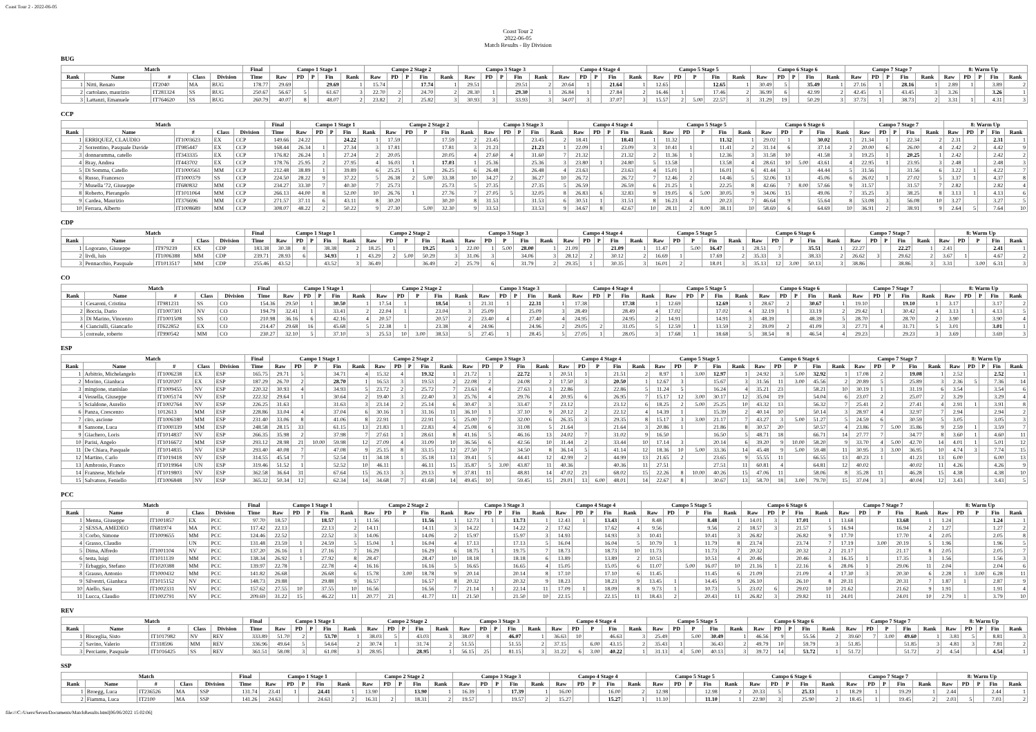Coast Tour 2 - 2022-06-05
Coast Tour 2
2022-06-05
Match Results - By Division
BUG
| Match | | | | | Final | Campo 1 Stage 1 | | | | | Campo 2 Stage 2 | | | | | Campo 3 Stage 3 | | | | | Campo 4 Stage 4 | | | | | Campo 5 Stage 5 | | | | | Campo 6 Stage 6 | | | | | Campo 7 Stage 7 | | | | | 8: Warm Up | | | | |
| --- | --- | --- | --- | --- | --- | --- | --- | --- | --- | --- | --- | --- | --- | --- | --- | --- | --- | --- | --- | --- | --- | --- | --- | --- | --- | --- | --- | --- | --- | --- | --- | --- | --- | --- | --- | --- | --- | --- | --- | --- | --- | --- | --- | --- | --- |
| Rank | Name | # | Class | Division | Time | Raw | PD | P | Fin | Rank | Raw | PD | P | Fin | Rank | Raw | PD | P | Fin | Rank | Raw | PD | P | Fin | Rank | Raw | PD | P | Fin | Rank | Raw | PD | P | Fin | Rank | Raw | PD | P | Fin | Rank | Raw | PD | P | Fin | Rank |
| 1 | Nitti, Renato | IT2040 | MA | BUG | 178.77 | 29.69 | | | 29.69 | 1 | 15.74 | | | 17.74 | 1 | 29.51 | | | 29.51 | 2 | 20.64 | 1 | | 21.64 | 1 | 12.65 | | | 12.65 | 1 | 30.49 | 5 | | 35.49 | 1 | 27.16 | 1 | | 28.16 | 1 | 2.89 | 1 | | 3.89 | 2 |
| 2 | cartolano, maurizio | IT281324 | SS | BUG | 250.67 | 56.67 | 5 | | 61.67 | 3 | 22.70 | 2 | | 24.70 | 2 | 28.30 | 1 | | 29.30 | 1 | 26.84 | 1 | | 27.84 | 2 | 16.46 | 1 | | 17.46 | 2 | 36.99 | 6 | | 42.99 | 2 | 42.45 | 1 | | 43.45 | 3 | 3.26 | | | 3.26 | 1 |
| 3 | Lattanzi, Emanuele | IT764620 | SS | BUG | 260.79 | 40.07 | 8 | | 48.07 | 2 | 23.82 | 2 | | 25.82 | 3 | 30.93 | 3 | | 33.93 | 3 | 34.07 | 3 | | 37.07 | 3 | 15.57 | 2 | 5.00 | 22.57 | 3 | 31.29 | 19 | | 50.29 | 3 | 37.73 | 1 | | 38.73 | 2 | 3.31 | 1 | | 4.31 | 3 |
CCP
| Match | | | | | Final | Campo 1 Stage 1 | | | | | Campo 2 Stage 2 | | | | | Campo 3 Stage 3 | | | | | Campo 4 Stage 4 | | | | | Campo 5 Stage 5 | | | | | Campo 6 Stage 6 | | | | | Campo 7 Stage 7 | | | | | 8: Warm Up | | | | |
| --- | --- | --- | --- | --- | --- | --- | --- | --- | --- | --- | --- | --- | --- | --- | --- | --- | --- | --- | --- | --- | --- | --- | --- | --- | --- | --- | --- | --- | --- | --- | --- | --- | --- | --- | --- | --- | --- | --- | --- | --- | --- | --- | --- | --- | --- |
| Rank | Name | # | Class | Division | Time | Raw | PD | P | Fin | Rank | Raw | PD | P | Fin | Rank | Raw | PD | P | Fin | Rank | Raw | PD | P | Fin | Rank | Raw | PD | P | Fin | Rank | Raw | PD | P | Fin | Rank | Raw | PD | P | Fin | Rank | Raw | PD | P | Fin | Rank |
| 1 | ERRIQUEZ, CLAUDIO | IT1003623 | EX | CCP | 149.66 | 24.22 | | | 24.22 | 1 | 17.59 | | | 17.59 | 2 | 23.45 | | | 23.45 | 2 | 18.41 | | | 18.41 | 1 | 11.32 | | | 11.32 | 1 | 29.02 | 1 | | 30.02 | 1 | 21.34 | 1 | | 22.34 | 2 | 2.31 | | | 2.31 | 1 |
| 2 | Sorrentino, Pasquale Davide | IT985447 | EX | CCP | 168.44 | 26.34 | 1 | | 27.34 | 3 | 17.81 | | | 17.81 | 3 | 21.23 | | | 21.23 | 1 | 22.09 | 1 | | 23.09 | 3 | 10.41 | 1 | | 11.41 | 2 | 31.14 | 6 | | 37.14 | 2 | 20.00 | 6 | | 26.00 | 4 | 2.42 | 2 | | 4.42 | 9 |
| 3 | donnarumma, catello | IT343335 | EX | CCP | 176.82 | 26.24 | 1 | | 27.24 | 2 | 20.05 | | | 20.05 | 4 | 27.60 | 4 | | 31.60 | 7 | 21.32 | | | 21.32 | 2 | 11.36 | 1 | | 12.36 | 3 | 31.58 | 10 | | 41.58 | 3 | 19.25 | 1 | | 20.25 | 1 | 2.42 | | | 2.42 | 2 |
| 4 | Bray, Andrea | IT443702 | EX | CCP | 178.76 | 25.95 | 2 | | 27.95 | 4 | 16.03 | 1 | | 17.03 | 1 | 25.36 | | | 25.36 | 3 | 23.80 | 1 | | 24.80 | 5 | 13.58 | | | 13.58 | 4 | 28.61 | 10 | 5.00 | 43.61 | 4 | 22.95 | 1 | | 23.95 | 3 | 2.48 | | | 2.48 | 3 |
| 5 | Di Somma, Catello | IT1000561 | MM | CCP | 212.48 | 38.89 | 1 | | 39.89 | 6 | 25.25 | 1 | | 26.25 | 6 | 26.48 | | | 26.48 | 4 | 23.63 | | | 23.63 | 4 | 15.01 | 1 | | 16.01 | 6 | 41.44 | 3 | | 44.44 | 5 | 31.56 | | | 31.56 | 6 | 3.22 | 1 | | 4.22 | 7 |
| 6 | Russo, Francesco | IT1000379 | SS | CCP | 224.50 | 28.22 | 9 | | 37.22 | 5 | 26.38 | 2 | 5.00 | 33.38 | 10 | 34.27 | 2 | | 36.27 | 10 | 26.72 | | | 26.72 | 7 | 12.46 | 2 | | 14.46 | 5 | 32.06 | 13 | | 45.06 | 6 | 26.02 | 1 | | 27.02 | 5 | 3.37 | 1 | | 4.37 | 8 |
| 7 | Musella '72, Giuseppe | IT680832 | MM | CCP | 234.27 | 33.30 | 7 | | 40.30 | 7 | 25.73 | | | 25.73 | 5 | 27.35 | | | 27.35 | 5 | 26.59 | | | 26.59 | 6 | 21.25 | 1 | | 22.25 | 8 | 42.66 | 7 | 8.00 | 57.66 | 9 | 31.57 | | | 31.57 | 7 | 2.82 | | | 2.82 | 4 |
| 8 | Roberto, Pierangelo | IT1011064 | MM | CCP | 266.13 | 44.00 | 8 | | 52.00 | 10 | 26.76 | 1 | | 27.76 | 7 | 27.05 | 5 | | 32.05 | 8 | 26.83 | 6 | | 32.83 | 9 | 19.05 | 6 | 5.00 | 30.05 | 9 | 34.06 | 15 | | 49.06 | 7 | 35.25 | 3 | | 38.25 | 8 | 3.13 | 1 | | 4.13 | 6 |
| 9 | Cardea, Maurizio | IT376696 | MM | CCP | 271.57 | 37.11 | 6 | | 43.11 | 8 | 30.20 | | | 30.20 | 8 | 31.53 | | | 31.53 | 6 | 30.51 | 1 | | 31.51 | 8 | 16.23 | 4 | | 20.23 | 7 | 46.64 | 9 | | 55.64 | 8 | 53.08 | 3 | | 56.08 | 10 | 3.27 | | | 3.27 | 5 |
| 10 | Ferrara, Alberto | IT1008689 | MM | CCP | 308.07 | 48.22 | 2 | | 50.22 | 9 | 27.30 | | 5.00 | 32.30 | 9 | 33.53 | | | 33.53 | 9 | 34.67 | 8 | | 42.67 | 10 | 28.11 | 2 | 8.00 | 38.11 | 10 | 58.69 | 6 | | 64.69 | 10 | 36.91 | 2 | | 38.91 | 9 | 2.64 | 5 | | 7.64 | 10 |
CDP
| Match | | | | | Final | Campo 1 Stage 1 | | | | | Campo 2 Stage 2 | | | | | Campo 3 Stage 3 | | | | | Campo 4 Stage 4 | | | | | Campo 5 Stage 5 | | | | | Campo 6 Stage 6 | | | | | Campo 7 Stage 7 | | | | | 8: Warm Up | | | | |
| --- | --- | --- | --- | --- | --- | --- | --- | --- | --- | --- | --- | --- | --- | --- | --- | --- | --- | --- | --- | --- | --- | --- | --- | --- | --- | --- | --- | --- | --- | --- | --- | --- | --- | --- | --- | --- | --- | --- | --- | --- | --- | --- | --- | --- | --- |
| Rank | Name | # | Class | Division | Time | Raw | PD | P | Fin | Rank | Raw | PD | P | Fin | Rank | Raw | PD | P | Fin | Rank | Raw | PD | P | Fin | Rank | Raw | PD | P | Fin | Rank | Raw | PD | P | Fin | Rank | Raw | PD | P | Fin | Rank | Raw | PD | P | Fin | Rank |
| 1 | Logorano, Giuseppe | IT979239 | EX | CDP | 183.38 | 30.38 | 8 | | 38.38 | 2 | 18.25 | 1 | | 19.25 | 1 | 22.00 | 1 | 5.00 | 28.00 | 1 | 21.09 | | | 21.09 | 1 | 11.47 | | 5.00 | 16.47 | 1 | 28.51 | 7 | | 35.51 | 1 | 22.27 | | | 22.27 | 1 | 2.41 | | | 2.41 | 1 |
| 2 | livdi, luis | IT1006388 | MM | CDP | 239.71 | 28.93 | 6 | | 34.93 | 1 | 43.29 | 2 | 5.00 | 50.29 | 3 | 31.06 | 3 | | 34.06 | 3 | 28.12 | 2 | | 30.12 | 2 | 16.69 | 1 | | 17.69 | 2 | 35.33 | 3 | | 38.33 | 2 | 26.62 | 3 | | 29.62 | 2 | 3.67 | 1 | | 4.67 | 2 |
| 3 | Pennacchio, Pasquale | IT1013517 | MM | CDP | 255.46 | 43.52 | | | 43.52 | 3 | 36.49 | | | 36.49 | 2 | 25.79 | 6 | | 31.79 | 2 | 29.35 | 1 | | 30.35 | 3 | 16.01 | 2 | | 18.01 | 3 | 35.13 | 12 | 3.00 | 50.13 | 3 | 38.86 | | | 38.86 | 3 | 3.31 | | 3.00 | 6.31 | 3 |
CO
| Match | | | | | Final | Campo 1 Stage 1 | | | | | Campo 2 Stage 2 | | | | | Campo 3 Stage 3 | | | | | Campo 4 Stage 4 | | | | | Campo 5 Stage 5 | | | | | Campo 6 Stage 6 | | | | | Campo 7 Stage 7 | | | | | 8: Warm Up | | | | |
| --- | --- | --- | --- | --- | --- | --- | --- | --- | --- | --- | --- | --- | --- | --- | --- | --- | --- | --- | --- | --- | --- | --- | --- | --- | --- | --- | --- | --- | --- | --- | --- | --- | --- | --- | --- | --- | --- | --- | --- | --- | --- | --- | --- | --- | --- |
| Rank | Name | # | Class | Division | Time | Raw | PD | P | Fin | Rank | Raw | PD | P | Fin | Rank | Raw | PD | P | Fin | Rank | Raw | PD | P | Fin | Rank | Raw | PD | P | Fin | Rank | Raw | PD | P | Fin | Rank | Raw | PD | P | Fin | Rank | Raw | PD | P | Fin | Rank |
| 1 | Cesaroni, Cristina | IT981231 | SS | CO | 154.36 | 29.50 | 1 | | 30.50 | 1 | 17.54 | 1 | | 18.54 | 1 | 21.31 | 1 | | 22.31 | 1 | 17.38 | | | 17.38 | 1 | 12.69 | | | 12.69 | 1 | 28.67 | 2 | | 30.67 | 1 | 19.10 | | | 19.10 | 1 | 3.17 | | | 3.17 | 2 |
| 2 | Boccia, Dario | IT1007301 | NV | CO | 194.79 | 32.41 | 1 | | 33.41 | 2 | 22.04 | 1 | | 23.04 | 3 | 25.09 | | | 25.09 | 3 | 28.49 | | | 28.49 | 4 | 17.02 | | | 17.02 | 4 | 32.19 | 1 | | 33.19 | 2 | 29.42 | 1 | | 30.42 | 4 | 3.13 | 1 | | 4.13 | 5 |
| 3 | Di Marino, Vincenzo | IT1001508 | SS | CO | 210.98 | 36.16 | 6 | | 42.16 | 4 | 20.57 | | | 20.57 | 2 | 23.40 | 4 | | 27.40 | 4 | 24.95 | | | 24.95 | 2 | 14.91 | | | 14.91 | 3 | 48.39 | | | 48.39 | 5 | 28.70 | | | 28.70 | 2 | 3.90 | | | 3.90 | 4 |
| 4 | Cianciulli, Giancarlo | IT622852 | EX | CO | 214.47 | 29.68 | 16 | | 45.68 | 5 | 22.38 | 1 | | 23.38 | 4 | 24.96 | | | 24.96 | 2 | 29.05 | 2 | | 31.05 | 5 | 12.59 | 1 | | 13.59 | 2 | 39.09 | 2 | | 41.09 | 3 | 27.71 | 4 | | 31.71 | 5 | 3.01 | | | 3.01 | 1 |
| 5 | correale, roberto | IT990542 | MM | CO | 230.27 | 32.10 | 5 | | 37.10 | 3 | 25.53 | 10 | 3.00 | 38.53 | 5 | 27.45 | 1 | | 28.45 | 5 | 27.05 | 1 | | 28.05 | 3 | 17.68 | 1 | | 18.68 | 5 | 38.54 | 8 | | 46.54 | 4 | 29.23 | | | 29.23 | 3 | 3.69 | | | 3.69 | 3 |
ESP
| Match | | | | | Final | Campo 1 Stage 1 | | | | | Campo 2 Stage 2 | | | | | Campo 3 Stage 3 | | | | | Campo 4 Stage 4 | | | | | Campo 5 Stage 5 | | | | | Campo 6 Stage 6 | | | | | Campo 7 Stage 7 | | | | | 8: Warm Up | | | | |
| --- | --- | --- | --- | --- | --- | --- | --- | --- | --- | --- | --- | --- | --- | --- | --- | --- | --- | --- | --- | --- | --- | --- | --- | --- | --- | --- | --- | --- | --- | --- | --- | --- | --- | --- | --- | --- | --- | --- | --- | --- | --- | --- | --- | --- | --- |
| Rank | Name | # | Class | Division | Time | Raw | PD | P | Fin | Rank | Raw | PD | P | Fin | Rank | Raw | PD | P | Fin | Rank | Raw | PD | P | Fin | Rank | Raw | PD | P | Fin | Rank | Raw | PD | P | Fin | Rank | Raw | PD | P | Fin | Rank | Raw | PD | P | Fin | Rank |
| 1 | Arbitrio, Michelangelo | IT1006238 | EX | ESP | 165.75 | 29.71 | 5 | | 34.71 | 4 | 15.32 | 4 | | 19.32 | 1 | 21.72 | 1 | | 22.72 | 1 | 20.51 | 1 | | 21.51 | 2 | 8.97 | 1 | 3.00 | 12.97 | 1 | 24.92 | 3 | 5.00 | 32.92 | 1 | 17.08 | 2 | | 19.08 | 1 | 2.52 | | | 2.52 | 1 |
| 2 | Morino, Gianluca | IT1020207 | EX | ESP | 187.29 | 26.70 | 2 | | 28.70 | 1 | 16.53 | 3 | | 19.53 | 2 | 22.08 | 2 | | 24.08 | 2 | 17.50 | 3 | | 20.50 | 1 | 12.67 | 3 | | 15.67 | 3 | 31.56 | 11 | 3.00 | 45.56 | 2 | 20.89 | 5 | | 25.89 | 3 | 2.36 | 5 | | 7.36 | 14 |
| 3 | mingione, stanislao | IT1009455 | NV | ESP | 220.32 | 30.93 | 4 | | 34.93 | 5 | 23.72 | 2 | | 25.72 | 7 | 23.63 | 4 | | 27.63 | 3 | 22.86 | | | 22.86 | 5 | 11.24 | 5 | | 16.24 | 4 | 35.21 | 23 | | 58.21 | 10 | 30.19 | 1 | | 31.19 | 6 | 3.54 | | | 3.54 | 6 |
| 4 | Vessella, Giuseppe | IT1005174 | NV | ESP | 222.32 | 29.64 | 1 | | 30.64 | 2 | 19.40 | 3 | | 22.40 | 3 | 25.76 | 4 | | 29.76 | 4 | 20.95 | 6 | | 26.95 | 7 | 15.17 | 12 | 3.00 | 30.17 | 12 | 35.04 | 19 | | 54.04 | 6 | 23.07 | 2 | | 25.07 | 2 | 3.29 | | | 3.29 | 4 |
| 5 | Scialdone, Aurelio | IT1002764 | NV | ESP | 226.25 | 31.63 | | | 31.63 | 3 | 23.14 | 2 | | 25.14 | 6 | 30.47 | 3 | | 33.47 | 7 | 23.12 | | | 23.12 | 6 | 18.25 | 2 | 5.00 | 25.25 | 10 | 43.32 | 13 | | 56.32 | 7 | 25.41 | 2 | | 27.41 | 4 | 2.91 | 1 | | 3.91 | 8 |
| 6 | Panza, Crescenzo | 1012613 | MM | ESP | 228.86 | 33.04 | 4 | | 37.04 | 6 | 30.16 | 1 | | 31.16 | 11 | 36.10 | 1 | | 37.10 | 9 | 20.12 | 2 | | 22.12 | 4 | 14.39 | 1 | | 15.39 | 2 | 40.14 | 10 | | 50.14 | 3 | 28.97 | 4 | | 32.97 | 7 | 2.94 | | | 2.94 | 2 |
| 7 | ciro, ascione | IT1006180 | MM | ESP | 231.40 | 33.06 | 8 | | 41.06 | 8 | 22.91 | | | 22.91 | 5 | 25.00 | 7 | | 32.00 | 6 | 26.35 | 3 | | 29.35 | 8 | 15.17 | 3 | 3.00 | 21.17 | 7 | 43.27 | 3 | 5.00 | 51.27 | 5 | 24.59 | 6 | | 30.59 | 5 | 3.05 | | | 3.05 | 3 |
| 8 | Sansone, Luca | IT1000339 | MM | ESP | 248.58 | 28.15 | 33 | | 61.15 | 13 | 21.83 | 1 | | 22.83 | 4 | 25.08 | 6 | | 31.08 | 5 | 21.64 | | | 21.64 | 3 | 20.86 | 1 | | 21.86 | 8 | 30.57 | 20 | | 50.57 | 4 | 23.86 | 7 | 5.00 | 35.86 | 9 | 2.59 | 1 | | 3.59 | 7 |
| 9 | Giachero, Loris | IT1014837 | NV | ESP | 266.35 | 35.98 | 2 | | 37.98 | 7 | 27.61 | 1 | | 28.61 | 8 | 41.16 | 5 | | 46.16 | 13 | 24.02 | 7 | | 31.02 | 9 | 16.50 | | | 16.50 | 5 | 48.71 | 18 | | 66.71 | 14 | 27.77 | 7 | | 34.77 | 8 | 3.60 | 1 | | 4.60 | 11 |
| 10 | Parisi, Angelo | IT1016672 | MM | ESP | 293.12 | 28.98 | 21 | 10.00 | 59.98 | 12 | 27.09 | 4 | | 31.09 | 10 | 36.56 | 6 | | 42.56 | 10 | 31.44 | 2 | | 33.44 | 10 | 17.14 | 3 | | 20.14 | 6 | 39.20 | 9 | 10.00 | 58.20 | 9 | 33.70 | 4 | 5.00 | 42.70 | 14 | 4.01 | 1 | | 5.01 | 12 |
| 11 | De Chiara, Pasquale | IT1014835 | NV | ESP | 293.40 | 40.08 | 7 | | 47.08 | 9 | 25.15 | 8 | | 33.15 | 12 | 27.50 | 7 | | 34.50 | 8 | 36.14 | 5 | | 41.14 | 12 | 18.36 | 10 | 5.00 | 33.36 | 14 | 45.48 | 9 | 5.00 | 59.48 | 11 | 30.95 | 3 | 3.00 | 36.95 | 10 | 4.74 | 3 | | 7.74 | 15 |
| 12 | Martino, Carlo | IT1019418 | NV | ESP | 314.55 | 45.54 | 7 | | 52.54 | 11 | 34.18 | 1 | | 35.18 | 13 | 39.41 | 5 | | 44.41 | 12 | 42.99 | 2 | | 44.99 | 13 | 21.65 | 2 | | 23.65 | 9 | 55.55 | 11 | | 66.55 | 13 | 40.23 | 1 | | 41.23 | 13 | 6.00 | | | 6.00 | 13 |
| 13 | Ambrosio, Franco | IT1019964 | UN | ESP | 319.46 | 51.52 | 1 | | 52.52 | 10 | 46.11 | | | 46.11 | 15 | 35.87 | 5 | 3.00 | 43.87 | 11 | 40.36 | | | 40.36 | 11 | 27.51 | | | 27.51 | 11 | 60.81 | 4 | | 64.81 | 12 | 40.02 | | | 40.02 | 11 | 4.26 | | | 4.26 | 9 |
| 14 | Franzese, Michele | IT1019803 | NV | ESP | 362.58 | 36.64 | 31 | | 67.64 | 15 | 26.13 | 3 | | 29.13 | 9 | 37.81 | 11 | | 48.81 | 14 | 47.02 | 21 | | 68.02 | 15 | 22.26 | 8 | 10.00 | 40.26 | 15 | 47.06 | 11 | | 58.06 | 8 | 35.28 | 11 | | 46.28 | 15 | 4.38 | | | 4.38 | 10 |
| 15 | Salvatore, Feniello | IT1006848 | NV | ESP | 365.32 | 50.34 | 12 | | 62.34 | 14 | 34.68 | 7 | | 41.68 | 14 | 49.45 | 10 | | 59.45 | 15 | 29.01 | 13 | 6.00 | 48.01 | 14 | 22.67 | 8 | | 30.67 | 13 | 58.70 | 18 | 3.00 | 79.70 | 15 | 37.04 | 3 | | 40.04 | 12 | 3.43 | | | 3.43 | 5 |
PCC
| Match | | | | | Final | Campo 1 Stage 1 | | | | | Campo 2 Stage 2 | | | | | Campo 3 Stage 3 | | | | | Campo 4 Stage 4 | | | | | Campo 5 Stage 5 | | | | | Campo 6 Stage 6 | | | | | Campo 7 Stage 7 | | | | | 8: Warm Up | | | | |
| --- | --- | --- | --- | --- | --- | --- | --- | --- | --- | --- | --- | --- | --- | --- | --- | --- | --- | --- | --- | --- | --- | --- | --- | --- | --- | --- | --- | --- | --- | --- | --- | --- | --- | --- | --- | --- | --- | --- | --- | --- | --- | --- | --- | --- | --- |
| Rank | Name | # | Class | Division | Time | Raw | PD | P | Fin | Rank | Raw | PD | P | Fin | Rank | Raw | PD | P | Fin | Rank | Raw | PD | P | Fin | Rank | Raw | PD | P | Fin | Rank | Raw | PD | P | Fin | Rank | Raw | PD | P | Fin | Rank | Raw | PD | P | Fin | Rank |
| 1 | Menna, Giuseppe | IT1001857 | EX | PCC | 97.70 | 18.57 | | | 18.57 | 1 | 11.56 | | | 11.56 | 1 | 12.73 | 1 | | 13.73 | 1 | 12.43 | 1 | | 13.43 | 1 | 8.48 | | | 8.48 | 1 | 14.01 | 3 | | 17.01 | 1 | 13.68 | | | 13.68 | 1 | 1.24 | | | 1.24 | 1 |
| 2 | SESSA, AMEDEO | IT681974 | MA | PCC | 117.42 | 22.13 | | | 22.13 | 2 | 14.11 | | | 14.11 | 3 | 14.22 | | | 14.22 | 2 | 17.62 | | | 17.62 | 4 | 9.56 | | | 9.56 | 2 | 18.57 | 3 | | 21.57 | 5 | 16.94 | | | 16.94 | 2 | 1.27 | | | 1.27 | 2 |
| 3 | Corbo, Simone | IT1009655 | MM | PCC | 124.46 | 22.52 | | | 22.52 | 3 | 14.06 | | | 14.06 | 2 | 15.97 | | | 15.97 | 3 | 14.93 | | | 14.93 | 3 | 10.41 | | | 10.41 | 3 | 26.82 | | | 26.82 | 9 | 17.70 | | | 17.70 | 4 | 2.05 | | | 2.05 | 8 |
| 4 | Grasso, Claudio | . | UN | PCC | 131.48 | 23.59 | 1 | | 24.59 | 5 | 15.04 | 1 | | 16.04 | 4 | 17.13 | | | 17.13 | 5 | 16.04 | | | 16.04 | 5 | 10.79 | 1 | | 11.79 | 8 | 23.74 | | | 23.74 | 7 | 17.19 | | 3.00 | 20.19 | 5 | 1.96 | | | 1.96 | 5 |
| 5 | Dima, Alfredo | IT1001104 | NV | PCC | 137.20 | 26.16 | 1 | | 27.16 | 7 | 16.29 | | | 16.29 | 6 | 18.75 | 1 | | 19.75 | 7 | 18.73 | | | 18.73 | 10 | 11.73 | | | 11.73 | 7 | 20.32 | | | 20.32 | 2 | 21.17 | | | 21.17 | 8 | 2.05 | | | 2.05 | 7 |
| 6 | testa, luigi | IT1011139 | MM | PCC | 138.34 | 26.92 | 1 | | 27.92 | 8 | 28.47 | | | 28.47 | 10 | 18.18 | | | 18.18 | 6 | 13.89 | | | 13.89 | 2 | 10.51 | | | 10.51 | 4 | 20.46 | | | 20.46 | 3 | 16.35 | 1 | | 17.35 | 3 | 1.56 | | | 1.56 | 3 |
| 7 | Erbaggio, Stefano | IT1020388 | MM | PCC | 139.97 | 22.78 | | | 22.78 | 4 | 16.16 | | | 16.16 | 5 | 16.65 | | | 16.65 | 4 | 15.05 | | | 15.05 | 6 | 11.07 | | 5.00 | 16.07 | 10 | 21.16 | 1 | | 22.16 | 6 | 28.06 | 1 | | 29.06 | 11 | 2.04 | | | 2.04 | 6 |
| 8 | Grauso, Antonio | IT1000432 | MM | PCC | 141.82 | 26.68 | | | 26.68 | 6 | 15.78 | | 3.00 | 18.78 | 9 | 20.14 | | | 20.14 | 8 | 17.10 | | | 17.10 | 6 | 11.45 | | | 11.45 | 6 | 21.09 | | | 21.09 | 4 | 17.30 | 3 | | 20.30 | 6 | 2.28 | 1 | 3.00 | 6.28 | 11 |
| 9 | Silvestri, Gianluca | IT1015152 | NV | PCC | 148.73 | 29.88 | | | 29.88 | 9 | 16.57 | | | 16.57 | 8 | 20.32 | | | 20.32 | 9 | 18.23 | | | 18.23 | 9 | 13.45 | 1 | | 14.45 | 9 | 26.10 | | | 26.10 | 8 | 20.31 | | | 20.31 | 7 | 1.87 | 1 | | 2.87 | 9 |
| 10 | Aiello, Sara | IT1002331 | NV | PCC | 157.62 | 27.55 | 10 | | 37.55 | 10 | 16.56 | | | 16.56 | 7 | 21.14 | 1 | | 22.14 | 11 | 17.09 | 1 | | 18.09 | 8 | 9.73 | 1 | | 10.73 | 5 | 23.02 | 6 | | 29.02 | 10 | 21.62 | | | 21.62 | 9 | 1.91 | | | 1.91 | 4 |
| 11 | Lucca, Claudio | IT1002791 | NV | PCC | 209.69 | 31.22 | 15 | | 46.22 | 11 | 20.77 | 21 | | 41.77 | 11 | 21.50 | | | 21.50 | 10 | 22.15 | | | 22.15 | 11 | 18.43 | 2 | | 20.43 | 11 | 26.82 | 3 | | 29.82 | 11 | 24.01 | | | 24.01 | 10 | 2.79 | 1 | | 3.79 | 10 |
REV
| Match | | | | | Final | Campo 1 Stage 1 | | | | | Campo 2 Stage 2 | | | | | Campo 3 Stage 3 | | | | | Campo 4 Stage 4 | | | | | Campo 5 Stage 5 | | | | | Campo 6 Stage 6 | | | | | Campo 7 Stage 7 | | | | | 8: Warm Up | | | | |
| --- | --- | --- | --- | --- | --- | --- | --- | --- | --- | --- | --- | --- | --- | --- | --- | --- | --- | --- | --- | --- | --- | --- | --- | --- | --- | --- | --- | --- | --- | --- | --- | --- | --- | --- | --- | --- | --- | --- | --- | --- | --- | --- | --- | --- | --- |
| Rank | Name | # | Class | Division | Time | Raw | PD | P | Fin | Rank | Raw | PD | P | Fin | Rank | Raw | PD | P | Fin | Rank | Raw | PD | P | Fin | Rank | Raw | PD | P | Fin | Rank | Raw | PD | P | Fin | Rank | Raw | PD | P | Fin | Rank | Raw | PD | P | Fin | Rank |
| 1 | Bisceglia, Sisto | IT1017982 | NV | REV | 333.89 | 51.70 | 2 | | 53.70 | 1 | 38.03 | 5 | | 43.03 | 3 | 38.07 | 8 | | 46.07 | 1 | 36.63 | 10 | | 46.63 | 3 | 25.49 | | 5.00 | 30.49 | 1 | 46.56 | 9 | | 55.56 | 2 | 39.60 | 7 | 3.00 | 49.60 | 1 | 3.81 | 5 | | 8.81 | 3 |
| 2 | Savino, Valerio | IT318596 | MM | REV | 336.96 | 49.64 | 5 | | 54.64 | 2 | 30.74 | 1 | | 31.74 | 2 | 51.55 | | | 51.55 | 2 | 37.15 | | 6.00 | 43.15 | 2 | 35.43 | 1 | | 36.43 | 2 | 49.79 | 10 | | 59.79 | 3 | 51.85 | | | 51.85 | 3 | 4.81 | 3 | | 7.81 | 2 |
| 3 | Perciante, Pasquale | IT1016425 | SS | REV | 361.51 | 58.08 | 3 | | 61.08 | 3 | 28.95 | | | 28.95 | 1 | 56.15 | 25 | | 81.15 | 3 | 31.22 | 6 | 3.00 | 40.22 | 1 | 31.13 | 4 | 5.00 | 40.13 | 3 | 39.72 | 14 | | 53.72 | 1 | 51.72 | | | 51.72 | 2 | 4.54 | | | 4.54 | 1 |
SSP
| Match | | | | | Final | Campo 1 Stage 1 | | | | | Campo 2 Stage 2 | | | | | Campo 3 Stage 3 | | | | | Campo 4 Stage 4 | | | | | Campo 5 Stage 5 | | | | | Campo 6 Stage 6 | | | | | Campo 7 Stage 7 | | | | | 8: Warm Up | | | | |
| --- | --- | --- | --- | --- | --- | --- | --- | --- | --- | --- | --- | --- | --- | --- | --- | --- | --- | --- | --- | --- | --- | --- | --- | --- | --- | --- | --- | --- | --- | --- | --- | --- | --- | --- | --- | --- | --- | --- | --- | --- | --- | --- | --- | --- | --- |
| Rank | Name | # | Class | Division | Time | Raw | PD | P | Fin | Rank | Raw | PD | P | Fin | Rank | Raw | PD | P | Fin | Rank | Raw | PD | P | Fin | Rank | Raw | PD | P | Fin | Rank | Raw | PD | P | Fin | Rank | Raw | PD | P | Fin | Rank | Raw | PD | P | Fin | Rank |
| 1 | Broegg, Luca | IT236526 | MA | SSP | 131.74 | 23.41 | 1 | | 24.41 | 1 | 13.90 | | | 13.90 | 1 | 16.39 | 1 | | 17.39 | 1 | 16.00 | | | 16.00 | 2 | 12.98 | | | 12.98 | 2 | 20.33 | 5 | | 25.33 | 1 | 18.29 | 1 | | 19.29 | 1 | 2.44 | | | 2.44 | 1 |
| 2 | Fiamma, Luca | IT2100 | MA | SSP | 141.26 | 24.63 | | | 24.63 | 2 | 16.31 | 2 | | 18.31 | 2 | 19.57 | | | 19.57 | 2 | 15.27 | | | 15.27 | 1 | 11.10 | | | 11.10 | 1 | 22.90 | 3 | | 25.90 | 2 | 18.45 | 1 | | 19.45 | 2 | 2.03 | 5 | | 7.03 | 2 |
file:///C:/Users/Seven/Documents/MatchResults.html[06/06/2022 15:02:06]